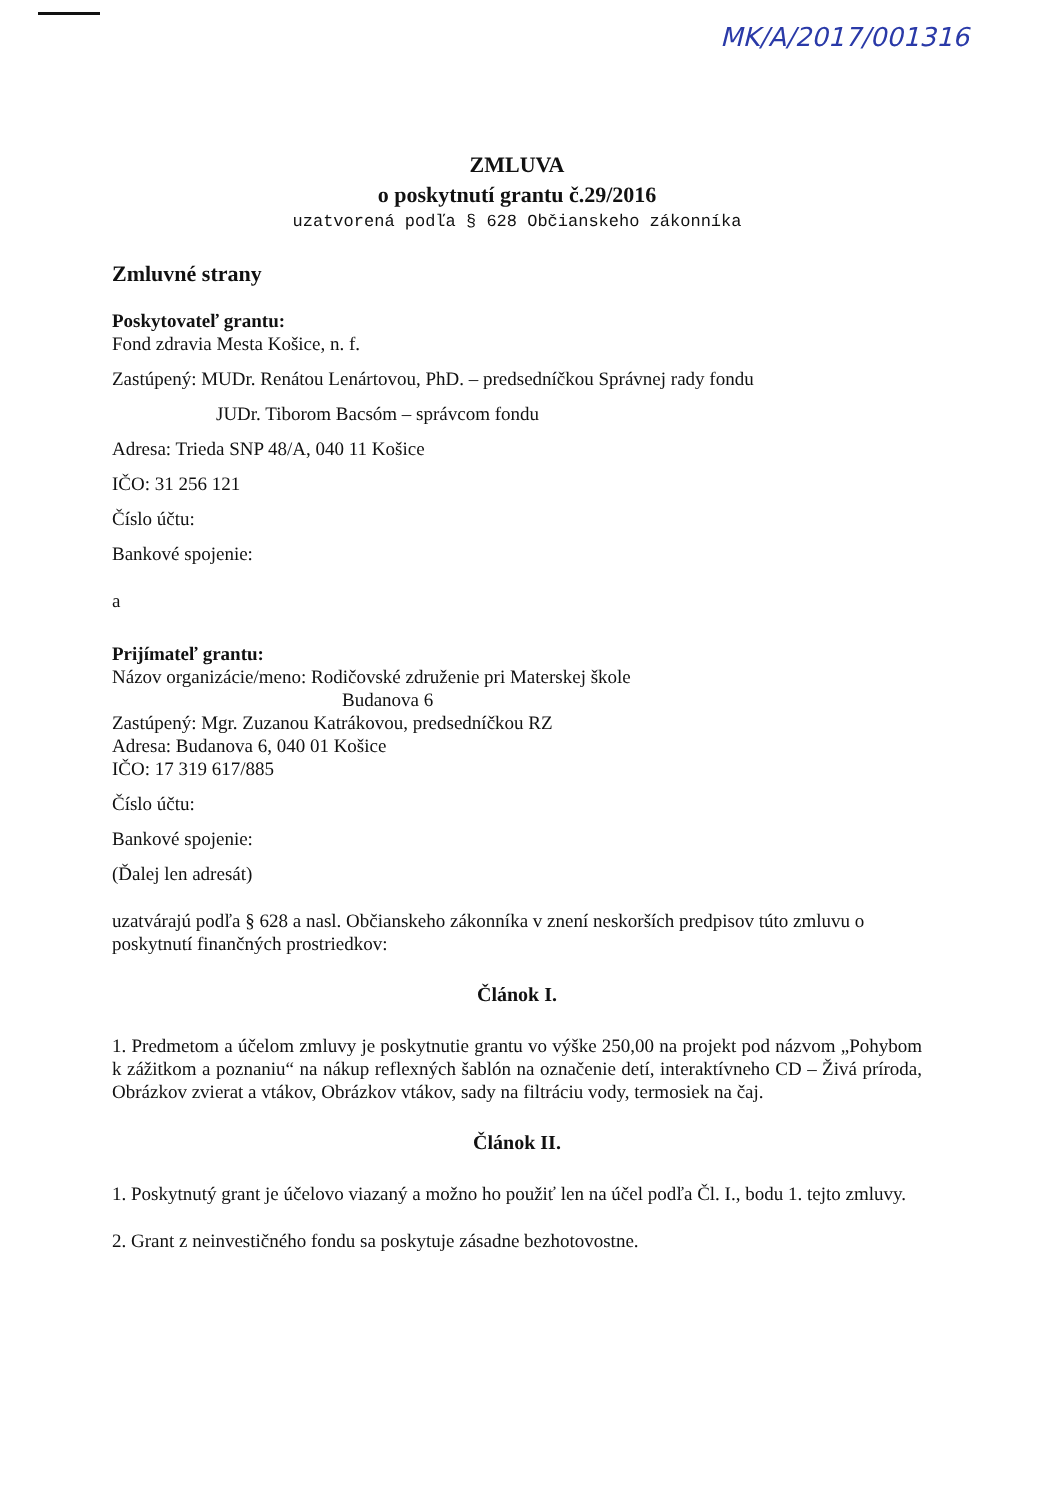MK/A/2017/001316
ZMLUVA
o poskytnutí grantu č.29/2016
uzatvorená podľa § 628 Občianskeho zákonníka
Zmluvné strany
Poskytovateľ grantu:
Fond zdravia Mesta Košice, n. f.
Zastúpený: MUDr. Renátou Lenártovou, PhD. – predsedníčkou Správnej rady fondu
JUDr. Tiborom Bacsóm – správcom fondu
Adresa: Trieda SNP 48/A, 040 11 Košice
IČO: 31 256 121
Číslo účtu:
Bankové spojenie:
a
Prijímateľ grantu:
Názov organizácie/meno: Rodičovské združenie pri Materskej škole
Budanova 6
Zastúpený: Mgr. Zuzanou Katrákovou, predsedníčkou RZ
Adresa: Budanova 6, 040 01 Košice
IČO: 17 319 617/885
Číslo účtu:
Bankové spojenie:
(Ďalej len adresát)
uzatvárajú podľa § 628 a nasl. Občianskeho zákonníka v znení neskorších predpisov túto zmluvu o poskytnutí finančných prostriedkov:
Článok I.
1. Predmetom a účelom zmluvy je poskytnutie grantu vo výške 250,00 na projekt pod názvom „Pohybom k zážitkom a poznaniu“ na nákup reflexných šablón na označenie detí, interaktívneho CD – Živá príroda, Obrázkov zvierat a vtákov, Obrázkov vtákov, sady na filtráciu vody, termosiek na čaj.
Článok II.
1. Poskytnutý grant je účelovo viazaný a možno ho použiť len na účel podľa Čl. I., bodu 1. tejto zmluvy.
2. Grant z neinvestičného fondu sa poskytuje zásadne bezhotovostne.